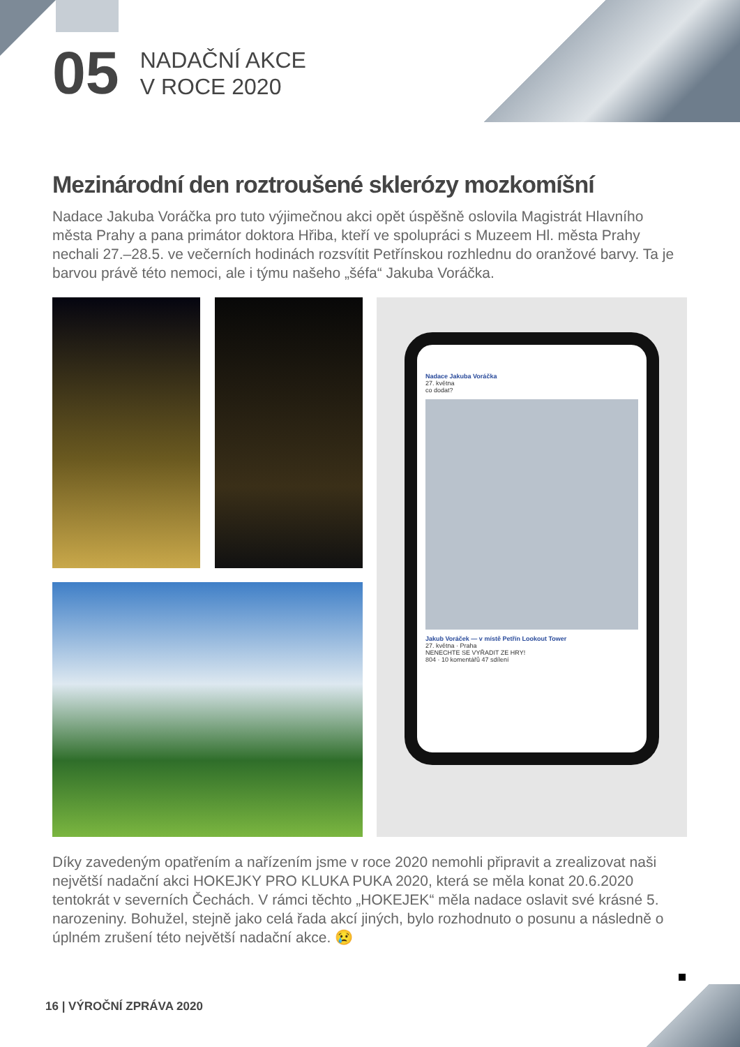05
NADAČNÍ AKCE
V ROCE 2020
Mezinárodní den roztroušené sklerózy mozkomíšní
Nadace Jakuba Voráčka pro tuto výjimečnou akci opět úspěšně oslovila Magistrát Hlavního města Prahy a pana primátor doktora Hřiba, kteří ve spolupráci s Muzeem Hl. města Prahy nechali 27.–28.5. ve večerních hodinách rozsvítit Petřínskou rozhlednu do oranžové barvy. Ta je barvou právě této nemoci, ale i týmu našeho „šéfa“ Jakuba Voráčka.
Nadace Jakuba Voráčka
27. května
co dodat?
Jakub Voráček — v místě Petřín Lookout Tower
27. května · Praha
NENECHTE SE VYŘADIT ZE HRY!
804 · 10 komentářů 47 sdílení
Díky zavedeným opatřením a nařízením jsme v roce 2020 nemohli připravit a zrealizovat naši největší nadační akci HOKEJKY PRO KLUKA PUKA 2020, která se měla konat 20.6.2020 tentokrát v severních Čechách. V rámci těchto „HOKEJEK“ měla nadace oslavit své krásné 5. narozeniny. Bohužel, stejně jako celá řada akcí jiných, bylo rozhodnuto o posunu a následně o úplném zrušení této největší nadační akce. 😢
16 | VÝROČNÍ ZPRÁVA 2020